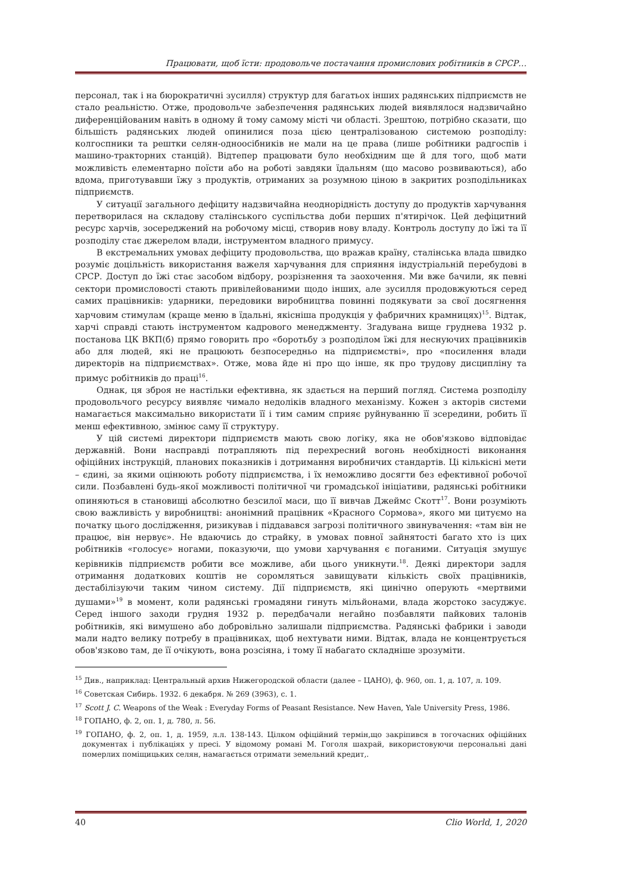Працювати, щоб їсти: продовольче постачання промислових робітників в СРСР…
персонал, так і на бюрократичні зусилля) структур для багатьох інших радянських підприємств не стало реальністю. Отже, продовольче забезпечення радянських людей виявлялося надзвичайно диференційованим навіть в одному й тому самому місті чи області. Зрештою, потрібно сказати, що більшість радянських людей опинилися поза цією централізованою системою розподілу: колгоспники та рештки селян-одноосібників не мали на це права (лише робітники радгоспів і машино-тракторних станцій). Відтепер працювати було необхідним ще й для того, щоб мати можливість елементарно поїсти або на роботі завдяки їдальням (що масово розвиваються), або вдома, приготувавши їжу з продуктів, отриманих за розумною ціною в закритих розподільниках підприємств.
У ситуації загального дефіциту надзвичайна неоднорідність доступу до продуктів харчування перетворилася на складову сталінського суспільства доби перших п'ятирічок. Цей дефіцитний ресурс харчів, зосереджений на робочому місці, створив нову владу. Контроль доступу до їжі та її розподілу стає джерелом влади, інструментом владного примусу.
В екстремальних умовах дефіциту продовольства, що вражав країну, сталінська влада швидко розуміє доцільність використання важеля харчування для сприяння індустріальній перебудові в СРСР. Доступ до їжі стає засобом відбору, розрізнення та заохочення. Ми вже бачили, як певні сектори промисловості стають привілейованими щодо інших, але зусилля продовжуються серед самих працівників: ударники, передовики виробництва повинні подякувати за свої досягнення харчовим стимулам (краще меню в їдальні, якісніша продукція у фабричних крамницях)<sup>15</sup>. Відтак, харчі справді стають інструментом кадрового менеджменту. Згадувана вище груднева 1932 р. постанова ЦК ВКП(б) прямо говорить про «боротьбу з розподілом їжі для неснуючих працівників або для людей, які не працюють безпосередньо на підприємстві», про «посилення влади директорів на підприємствах». Отже, мова йде ні про що інше, як про трудову дисципліну та примус робітників до праці<sup>16</sup>.
Однак, ця зброя не настільки ефективна, як здається на перший погляд. Система розподілу продовольчого ресурсу виявляє чимало недоліків владного механізму. Кожен з акторів системи намагається максимально використати її і тим самим сприяє руйнуванню її зсередини, робить її менш ефективною, змінює саму її структуру.
У цій системі директори підприємств мають свою логіку, яка не обов'язково відповідає державній. Вони насправді потрапляють під перехресний вогонь необхідності виконання офіційних інструкцій, планових показників і дотримання виробничих стандартів. Ці кількісні мети – єдині, за якими оцінюють роботу підприємства, і їх неможливо досягти без ефективної робочої сили. Позбавлені будь-якої можливості політичної чи громадської ініціативи, радянські робітники опиняються в становищі абсолютно безсилої маси, що її вивчав Джеймс Скотт<sup>17</sup>. Вони розуміють свою важливість у виробництві: анонімний працівник «Красного Сормова», якого ми цитуємо на початку цього дослідження, ризикував і піддавався загрозі політичного звинувачення: «там він не працює, він нервує». Не вдаючись до страйку, в умовах повної зайнятості багато хто із цих робітників «голосує» ногами, показуючи, що умови харчування є поганими. Ситуація змушує керівників підприємств робити все можливе, аби цього уникнути.<sup>18</sup>. Деякі директори задля отримання додаткових коштів не соромляться завищувати кількість своїх працівників, дестабілізуючи таким чином систему. Дії підприємств, які цинічно оперують «мертвими душами»<sup>19</sup> в момент, коли радянські громадяни гинуть мільйонами, влада жорстоко засуджує. Серед іншого заходи грудня 1932 р. передбачали негайно позбавляти пайкових талонів робітників, які вимушено або добровільно залишали підприємства. Радянські фабрики і заводи мали надто велику потребу в працівниках, щоб нехтувати ними. Відтак, влада не концентрується обов'язково там, де її очікують, вона розсіяна, і тому її набагато складніше зрозуміти.
<sup>15</sup> Див., наприклад: Центральный архив Нижегородской области (далее – ЦАНО), ф. 960, оп. 1, д. 107, л. 109.
<sup>16</sup> Советская Сибирь. 1932. 6 декабря. № 269 (3963), с. 1.
<sup>17</sup> Scott J. C. Weapons of the Weak : Everyday Forms of Peasant Resistance. New Haven, Yale University Press, 1986.
<sup>18</sup> ГОПАНО, ф. 2, оп. 1, д. 780, л. 56.
<sup>19</sup> ГОПАНО, ф. 2, оп. 1, д. 1959, л.л. 138-143. Цілком офіційний термін,що закріпився в тогочасних офіційних документах і публікаціях у пресі. У відомому романі М. Гоголя шахрай, використовуючи персональні дані померлих поміщицьких селян, намагається отримати земельний кредит,.
40 Clio World, 1, 2020